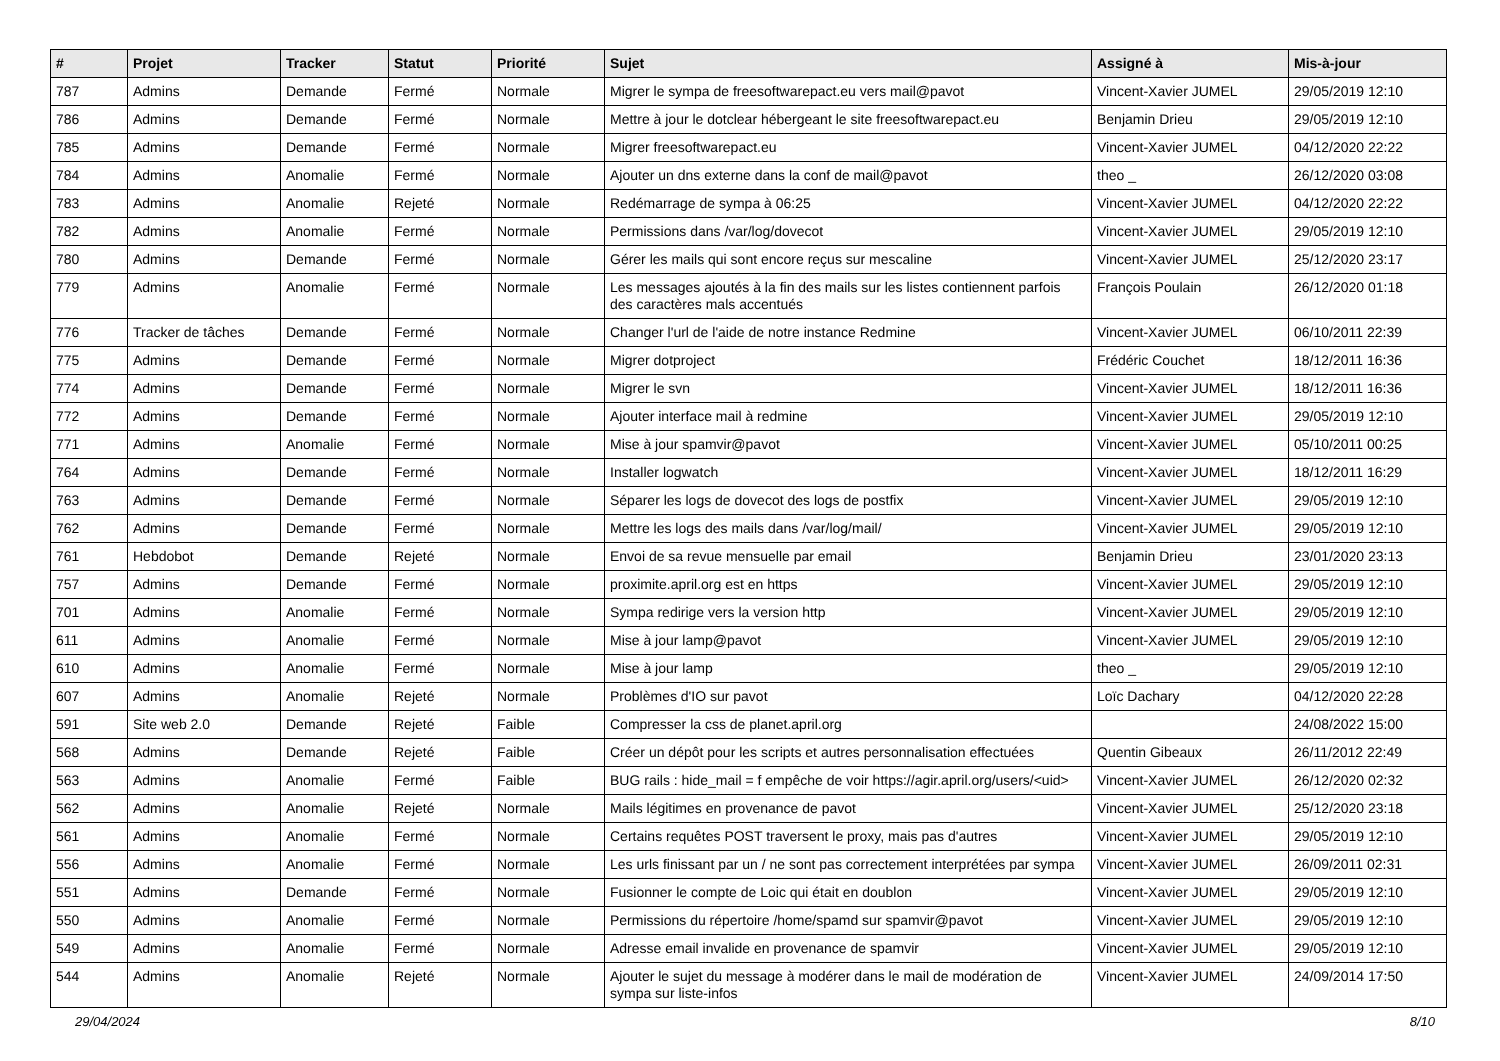| # | Projet | Tracker | Statut | Priorité | Sujet | Assigné à | Mis-à-jour |
| --- | --- | --- | --- | --- | --- | --- | --- |
| 787 | Admins | Demande | Fermé | Normale | Migrer le sympa de freesoftwarepact.eu vers mail@pavot | Vincent-Xavier JUMEL | 29/05/2019 12:10 |
| 786 | Admins | Demande | Fermé | Normale | Mettre à jour le dotclear hébergeant le site freesoftwarepact.eu | Benjamin Drieu | 29/05/2019 12:10 |
| 785 | Admins | Demande | Fermé | Normale | Migrer freesoftwarepact.eu | Vincent-Xavier JUMEL | 04/12/2020 22:22 |
| 784 | Admins | Anomalie | Fermé | Normale | Ajouter un dns externe dans la conf de mail@pavot | theo _ | 26/12/2020 03:08 |
| 783 | Admins | Anomalie | Rejeté | Normale | Redémarrage de sympa à 06:25 | Vincent-Xavier JUMEL | 04/12/2020 22:22 |
| 782 | Admins | Anomalie | Fermé | Normale | Permissions dans /var/log/dovecot | Vincent-Xavier JUMEL | 29/05/2019 12:10 |
| 780 | Admins | Demande | Fermé | Normale | Gérer les mails qui sont encore reçus sur mescaline | Vincent-Xavier JUMEL | 25/12/2020 23:17 |
| 779 | Admins | Anomalie | Fermé | Normale | Les messages ajoutés à la fin des mails sur les listes contiennent parfois des caractères mals accentués | François Poulain | 26/12/2020 01:18 |
| 776 | Tracker de tâches | Demande | Fermé | Normale | Changer l'url de l'aide de notre instance Redmine | Vincent-Xavier JUMEL | 06/10/2011 22:39 |
| 775 | Admins | Demande | Fermé | Normale | Migrer dotproject | Frédéric Couchet | 18/12/2011 16:36 |
| 774 | Admins | Demande | Fermé | Normale | Migrer le svn | Vincent-Xavier JUMEL | 18/12/2011 16:36 |
| 772 | Admins | Demande | Fermé | Normale | Ajouter interface mail à redmine | Vincent-Xavier JUMEL | 29/05/2019 12:10 |
| 771 | Admins | Anomalie | Fermé | Normale | Mise à jour spamvir@pavot | Vincent-Xavier JUMEL | 05/10/2011 00:25 |
| 764 | Admins | Demande | Fermé | Normale | Installer logwatch | Vincent-Xavier JUMEL | 18/12/2011 16:29 |
| 763 | Admins | Demande | Fermé | Normale | Séparer les logs de dovecot des logs de postfix | Vincent-Xavier JUMEL | 29/05/2019 12:10 |
| 762 | Admins | Demande | Fermé | Normale | Mettre les logs des mails dans /var/log/mail/ | Vincent-Xavier JUMEL | 29/05/2019 12:10 |
| 761 | Hebdobot | Demande | Rejeté | Normale | Envoi de sa revue mensuelle par email | Benjamin Drieu | 23/01/2020 23:13 |
| 757 | Admins | Demande | Fermé | Normale | proximite.april.org est en https | Vincent-Xavier JUMEL | 29/05/2019 12:10 |
| 701 | Admins | Anomalie | Fermé | Normale | Sympa redirige vers la version http | Vincent-Xavier JUMEL | 29/05/2019 12:10 |
| 611 | Admins | Anomalie | Fermé | Normale | Mise à jour lamp@pavot | Vincent-Xavier JUMEL | 29/05/2019 12:10 |
| 610 | Admins | Anomalie | Fermé | Normale | Mise à jour lamp | theo _ | 29/05/2019 12:10 |
| 607 | Admins | Anomalie | Rejeté | Normale | Problèmes d'IO sur pavot | Loïc Dachary | 04/12/2020 22:28 |
| 591 | Site web 2.0 | Demande | Rejeté | Faible | Compresser la css de planet.april.org | | 24/08/2022 15:00 |
| 568 | Admins | Demande | Rejeté | Faible | Créer un dépôt pour les scripts et autres personnalisation effectuées | Quentin Gibeaux | 26/11/2012 22:49 |
| 563 | Admins | Anomalie | Fermé | Faible | BUG rails : hide_mail = f empêche de voir https://agir.april.org/users/<uid> | Vincent-Xavier JUMEL | 26/12/2020 02:32 |
| 562 | Admins | Anomalie | Rejeté | Normale | Mails légitimes en provenance de pavot | Vincent-Xavier JUMEL | 25/12/2020 23:18 |
| 561 | Admins | Anomalie | Fermé | Normale | Certains requêtes POST traversent le proxy, mais pas d'autres | Vincent-Xavier JUMEL | 29/05/2019 12:10 |
| 556 | Admins | Anomalie | Fermé | Normale | Les urls finissant par un / ne sont pas correctement interprétées par sympa | Vincent-Xavier JUMEL | 26/09/2011 02:31 |
| 551 | Admins | Demande | Fermé | Normale | Fusionner le compte de Loic qui était en doublon | Vincent-Xavier JUMEL | 29/05/2019 12:10 |
| 550 | Admins | Anomalie | Fermé | Normale | Permissions du répertoire /home/spamd sur spamvir@pavot | Vincent-Xavier JUMEL | 29/05/2019 12:10 |
| 549 | Admins | Anomalie | Fermé | Normale | Adresse email invalide en provenance de spamvir | Vincent-Xavier JUMEL | 29/05/2019 12:10 |
| 544 | Admins | Anomalie | Rejeté | Normale | Ajouter le sujet du message à modérer dans le mail de modération de sympa sur liste-infos | Vincent-Xavier JUMEL | 24/09/2014 17:50 |
29/04/2024 8/10